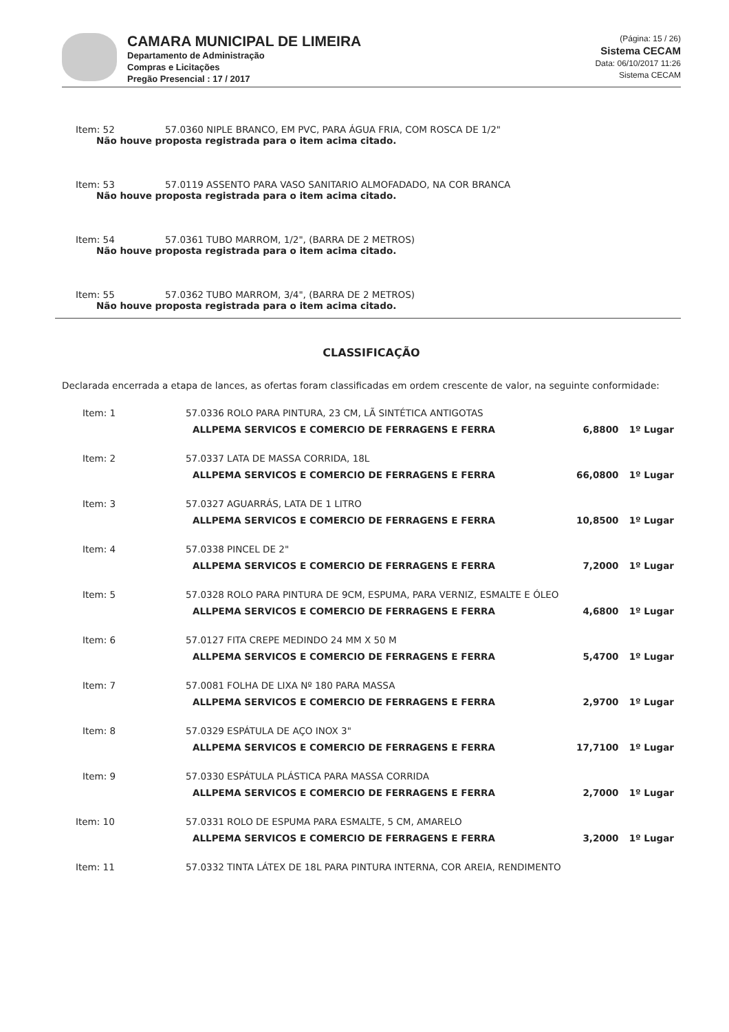CAMARA MUNICIPAL DE LIMEIRA
Departamento de Administração
Compras e Licitações
Pregão Presencial : 17 / 2017
(Página: 15 / 26)
Sistema CECAM
Data: 06/10/2017 11:26
Sistema CECAM
Item: 52 57.0360 NIPLE BRANCO, EM PVC, PARA ÁGUA FRIA, COM ROSCA DE 1/2"
Não houve proposta registrada para o item acima citado.
Item: 53 57.0119 ASSENTO PARA VASO SANITARIO ALMOFADADO, NA COR BRANCA
Não houve proposta registrada para o item acima citado.
Item: 54 57.0361 TUBO MARROM, 1/2", (BARRA DE 2 METROS)
Não houve proposta registrada para o item acima citado.
Item: 55 57.0362 TUBO MARROM, 3/4", (BARRA DE 2 METROS)
Não houve proposta registrada para o item acima citado.
CLASSIFICAÇÃO
Declarada encerrada a etapa de lances, as ofertas foram classificadas em ordem crescente de valor, na seguinte conformidade:
| Item: 1 | 57.0336 ROLO PARA PINTURA, 23 CM, LÃ SINTÉTICA ANTIGOTAS | | |
| | ALLPEMA SERVICOS E COMERCIO DE FERRAGENS E FERRA | 6,8800 | 1º Lugar |
| Item: 2 | 57.0337 LATA DE MASSA CORRIDA, 18L | | |
| | ALLPEMA SERVICOS E COMERCIO DE FERRAGENS E FERRA | 66,0800 | 1º Lugar |
| Item: 3 | 57.0327 AGUARRÁS, LATA DE 1 LITRO | | |
| | ALLPEMA SERVICOS E COMERCIO DE FERRAGENS E FERRA | 10,8500 | 1º Lugar |
| Item: 4 | 57.0338 PINCEL DE 2" | | |
| | ALLPEMA SERVICOS E COMERCIO DE FERRAGENS E FERRA | 7,2000 | 1º Lugar |
| Item: 5 | 57.0328 ROLO PARA PINTURA DE 9CM, ESPUMA, PARA VERNIZ, ESMALTE E ÓLEO | | |
| | ALLPEMA SERVICOS E COMERCIO DE FERRAGENS E FERRA | 4,6800 | 1º Lugar |
| Item: 6 | 57.0127 FITA CREPE MEDINDO 24 MM X 50 M | | |
| | ALLPEMA SERVICOS E COMERCIO DE FERRAGENS E FERRA | 5,4700 | 1º Lugar |
| Item: 7 | 57.0081 FOLHA DE LIXA Nº 180 PARA MASSA | | |
| | ALLPEMA SERVICOS E COMERCIO DE FERRAGENS E FERRA | 2,9700 | 1º Lugar |
| Item: 8 | 57.0329 ESPÁTULA DE AÇO INOX 3" | | |
| | ALLPEMA SERVICOS E COMERCIO DE FERRAGENS E FERRA | 17,7100 | 1º Lugar |
| Item: 9 | 57.0330 ESPÁTULA PLÁSTICA PARA MASSA CORRIDA | | |
| | ALLPEMA SERVICOS E COMERCIO DE FERRAGENS E FERRA | 2,7000 | 1º Lugar |
| Item: 10 | 57.0331 ROLO DE ESPUMA PARA ESMALTE, 5 CM, AMARELO | | |
| | ALLPEMA SERVICOS E COMERCIO DE FERRAGENS E FERRA | 3,2000 | 1º Lugar |
| Item: 11 | 57.0332 TINTA LÁTEX DE 18L PARA PINTURA INTERNA, COR AREIA, RENDIMENTO | | |